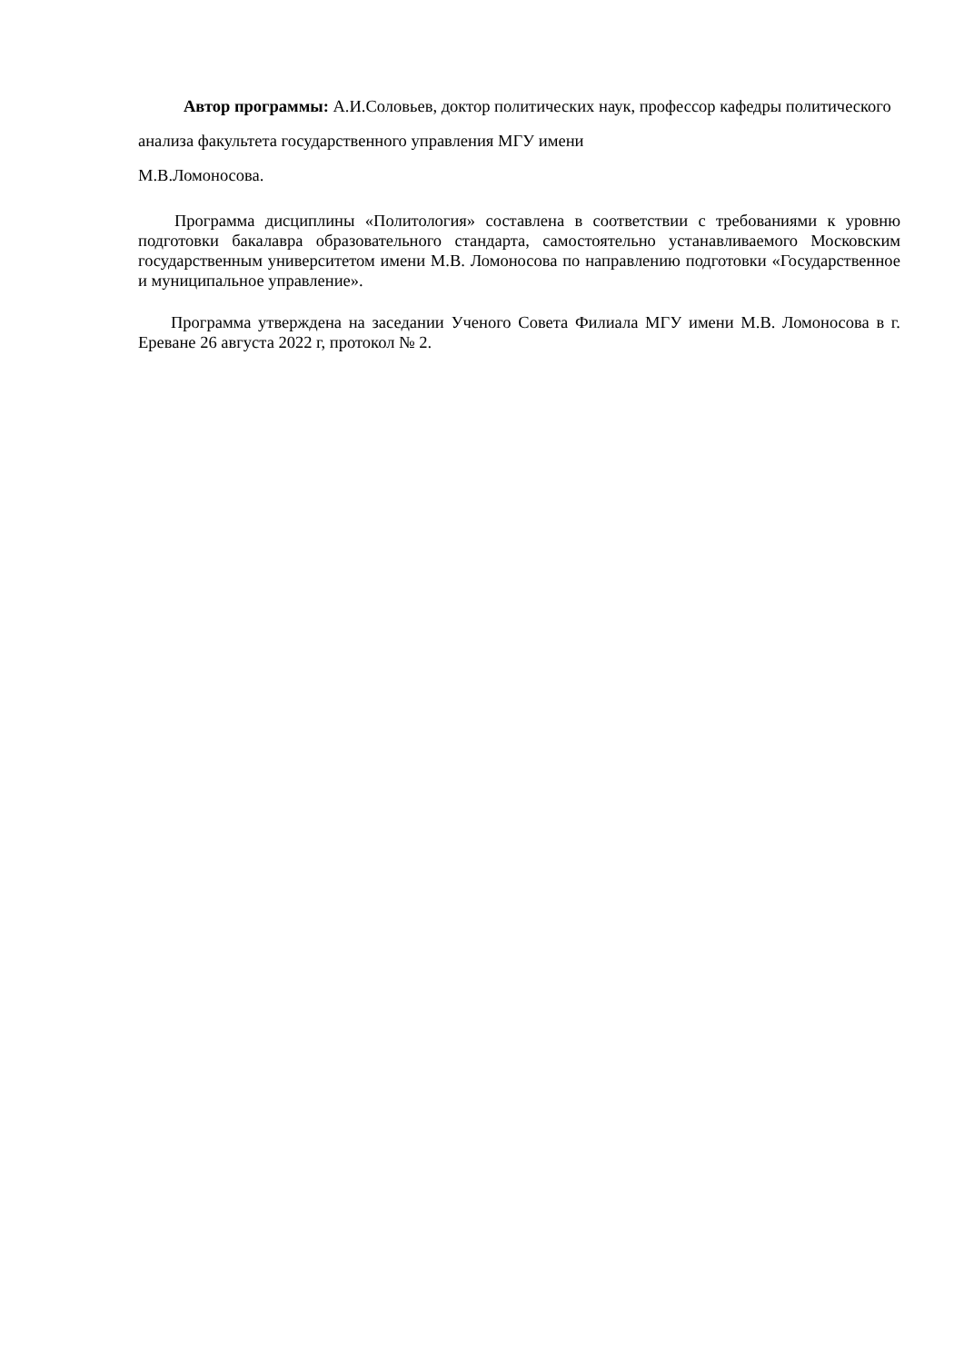Автор программы: А.И.Соловьев, доктор политических наук, профессор кафедры политического анализа факультета государственного управления МГУ имени
М.В.Ломоносова.
Программа дисциплины «Политология» составлена в соответствии с требованиями к уровню подготовки бакалавра образовательного стандарта, самостоятельно устанавливаемого Московским государственным университетом имени М.В. Ломоносова по направлению подготовки «Государственное и муниципальное управление».
Программа утверждена на заседании Ученого Совета Филиала МГУ имени М.В. Ломоносова в г. Ереване 26 августа 2022 г, протокол № 2.